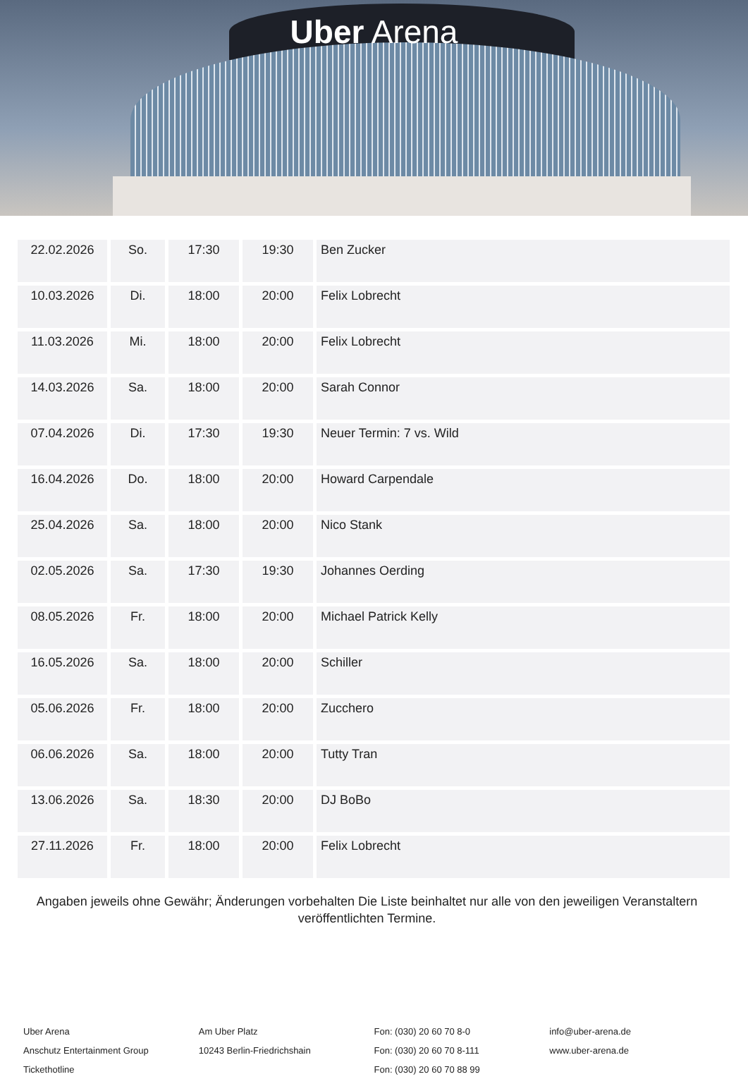Uber Arena
| 22.02.2026 | So. | 17:30 | 19:30 | Ben Zucker |
| 10.03.2026 | Di. | 18:00 | 20:00 | Felix Lobrecht |
| 11.03.2026 | Mi. | 18:00 | 20:00 | Felix Lobrecht |
| 14.03.2026 | Sa. | 18:00 | 20:00 | Sarah Connor |
| 07.04.2026 | Di. | 17:30 | 19:30 | Neuer Termin: 7 vs. Wild |
| 16.04.2026 | Do. | 18:00 | 20:00 | Howard Carpendale |
| 25.04.2026 | Sa. | 18:00 | 20:00 | Nico Stank |
| 02.05.2026 | Sa. | 17:30 | 19:30 | Johannes Oerding |
| 08.05.2026 | Fr. | 18:00 | 20:00 | Michael Patrick Kelly |
| 16.05.2026 | Sa. | 18:00 | 20:00 | Schiller |
| 05.06.2026 | Fr. | 18:00 | 20:00 | Zucchero |
| 06.06.2026 | Sa. | 18:00 | 20:00 | Tutty Tran |
| 13.06.2026 | Sa. | 18:30 | 20:00 | DJ BoBo |
| 27.11.2026 | Fr. | 18:00 | 20:00 | Felix Lobrecht |
Angaben jeweils ohne Gewähr; Änderungen vorbehalten Die Liste beinhaltet nur alle von den jeweiligen Veranstaltern veröffentlichten Termine.
Uber Arena
Anschutz Entertainment Group
Tickethotline
Am Uber Platz
10243 Berlin-Friedrichshain
Fon: (030) 20 60 70 8-0
Fon: (030) 20 60 70 8-111
Fon: (030) 20 60 70 88 99
info@uber-arena.de
www.uber-arena.de